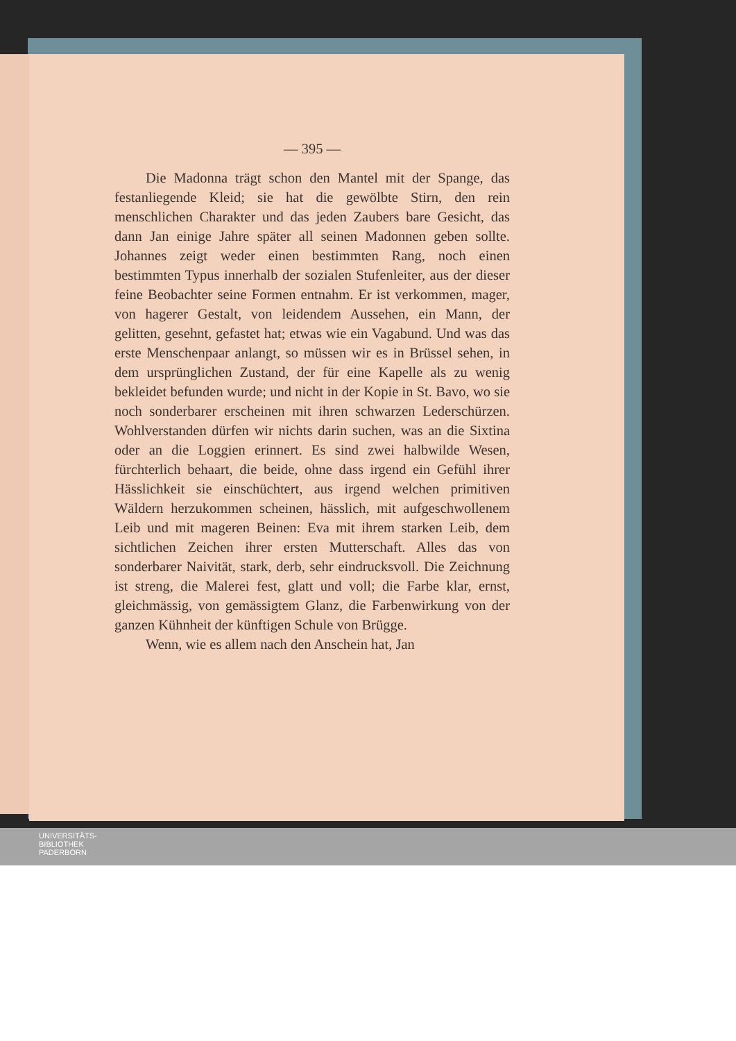— 395 —
Die Madonna trägt schon den Mantel mit der Spange, das festanliegende Kleid; sie hat die gewölbte Stirn, den rein menschlichen Charakter und das jeden Zaubers bare Gesicht, das dann Jan einige Jahre später all seinen Madonnen geben sollte. Johannes zeigt weder einen bestimmten Rang, noch einen bestimmten Typus innerhalb der sozialen Stufenleiter, aus der dieser feine Beobachter seine Formen entnahm. Er ist verkommen, mager, von hagerer Gestalt, von leidendem Aussehen, ein Mann, der gelitten, gesehnt, gefastet hat; etwas wie ein Vagabund. Und was das erste Menschenpaar anlangt, so müssen wir es in Brüssel sehen, in dem ursprünglichen Zustand, der für eine Kapelle als zu wenig bekleidet befunden wurde; und nicht in der Kopie in St. Bavo, wo sie noch sonderbarer erscheinen mit ihren schwarzen Lederschürzen. Wohlverstanden dürfen wir nichts darin suchen, was an die Sixtina oder an die Loggien erinnert. Es sind zwei halbwilde Wesen, fürchterlich behaart, die beide, ohne dass irgend ein Gefühl ihrer Hässlichkeit sie einschüchtert, aus irgend welchen primitiven Wäldern herzukommen scheinen, hässlich, mit aufgeschwollenem Leib und mit mageren Beinen: Eva mit ihrem starken Leib, dem sichtlichen Zeichen ihrer ersten Mutterschaft. Alles das von sonderbarer Naivität, stark, derb, sehr eindrucksvoll. Die Zeichnung ist streng, die Malerei fest, glatt und voll; die Farbe klar, ernst, gleichmässig, von gemässigtem Glanz, die Farbenwirkung von der ganzen Kühnheit der künftigen Schule von Brügge.
Wenn, wie es allem nach den Anschein hat, Jan
UNIVERSITÄTS-
BIBLIOTHEK
PADERBORN